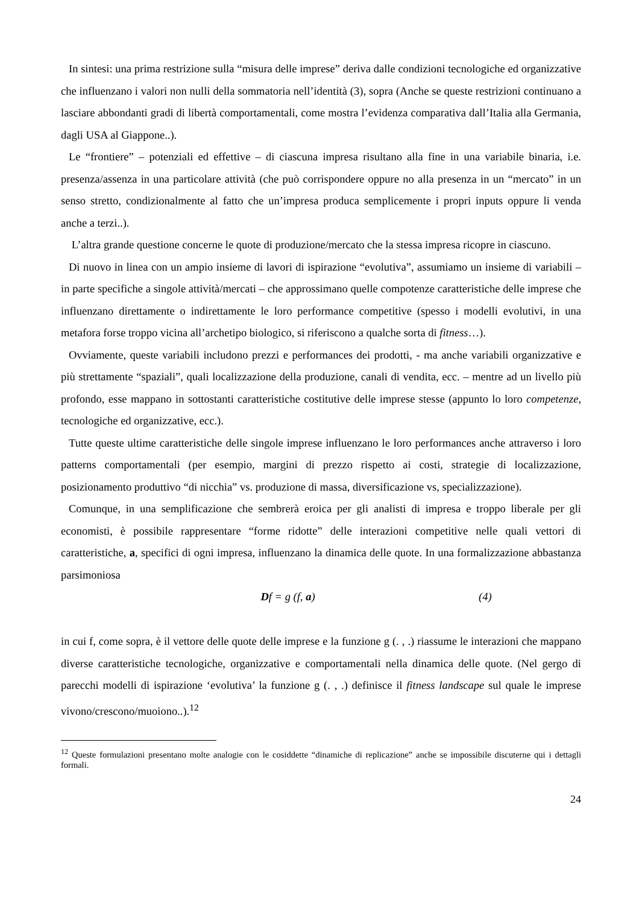In sintesi: una prima restrizione sulla “misura delle imprese” deriva dalle condizioni tecnologiche ed organizzative che influenzano i valori non nulli della sommatoria nell’identità (3), sopra (Anche se queste restrizioni continuano a lasciare abbondanti gradi di libertà comportamentali, come mostra l’evidenza comparativa dall’Italia alla Germania, dagli USA al Giappone..).
Le “frontiere” – potenziali ed effettive – di ciascuna impresa risultano alla fine in una variabile binaria, i.e. presenza/assenza in una particolare attività (che può corrispondere oppure no alla presenza in un “mercato” in un senso stretto, condizionalmente al fatto che un’impresa produca semplicemente i propri inputs oppure li venda anche a terzi..).
L’altra grande questione concerne le quote di produzione/mercato che la stessa impresa ricopre in ciascuno.
Di nuovo in linea con un ampio insieme di lavori di ispirazione “evolutiva”, assumiamo un insieme di variabili – in parte specifiche a singole attività/mercati – che approssimano quelle compotenze caratteristiche delle imprese che influenzano direttamente o indirettamente le loro performance competitive (spesso i modelli evolutivi, in una metafora forse troppo vicina all’archetipo biologico, si riferiscono a qualche sorta di fitness…).
Ovviamente, queste variabili includono prezzi e performances dei prodotti, - ma anche variabili organizzative e più strettamente “spaziali”, quali localizzazione della produzione, canali di vendita, ecc. – mentre ad un livello più profondo, esse mappano in sottostanti caratteristiche costitutive delle imprese stesse (appunto lo loro competenze, tecnologiche ed organizzative, ecc.).
Tutte queste ultime caratteristiche delle singole imprese influenzano le loro performances anche attraverso i loro patterns comportamentali (per esempio, margini di prezzo rispetto ai costi, strategie di localizzazione, posizionamento produttivo “di nicchia” vs. produzione di massa, diversificazione vs, specializzazione).
Comunque, in una semplificazione che sembrerà eroica per gli analisti di impresa e troppo liberale per gli economisti, è possibile rappresentare “forme ridotte” delle interazioni competitive nelle quali vettori di caratteristiche, a, specifici di ogni impresa, influenzano la dinamica delle quote. In una formalizzazione abbastanza parsimoniosa
Df = g (f, a) (4)
in cui f, come sopra, è il vettore delle quote delle imprese e la funzione g (. , .) riassume le interazioni che mappano diverse caratteristiche tecnologiche, organizzative e comportamentali nella dinamica delle quote. (Nel gergo di parecchi modelli di ispirazione ‘evolutiva’ la funzione g (. , .) definisce il fitness landscape sul quale le imprese vivono/crescono/muoiono..).<sup>12</sup>
<sup>12</sup> Queste formulazioni presentano molte analogie con le cosiddette “dinamiche di replicazione” anche se impossibile discuterne qui i dettagli formali.
24